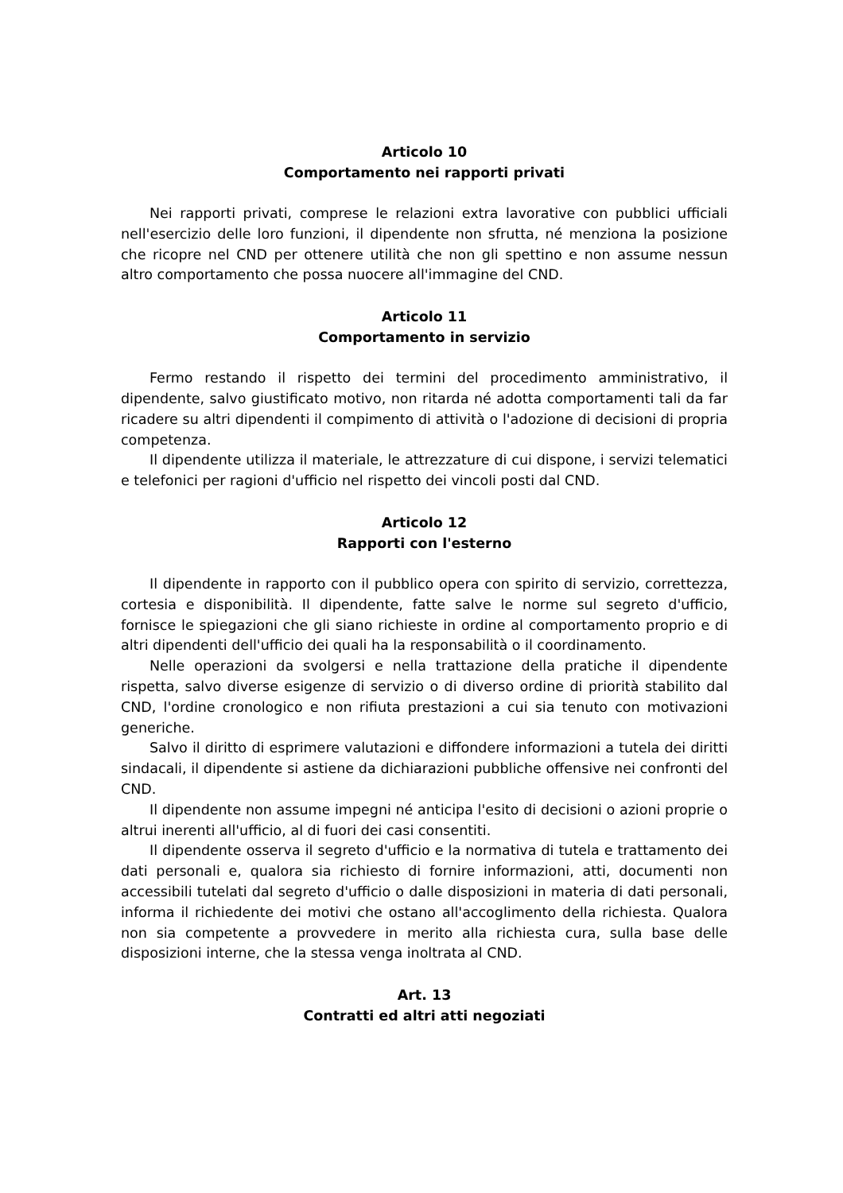Articolo 10
Comportamento nei rapporti privati
Nei rapporti privati, comprese le relazioni extra lavorative con pubblici ufficiali nell'esercizio delle loro funzioni, il dipendente non sfrutta, né menziona la posizione che ricopre nel CND per ottenere utilità che non gli spettino e non assume nessun altro comportamento che possa nuocere all'immagine del CND.
Articolo 11
Comportamento in servizio
Fermo restando il rispetto dei termini del procedimento amministrativo, il dipendente, salvo giustificato motivo, non ritarda né adotta comportamenti tali da far ricadere su altri dipendenti il compimento di attività o l'adozione di decisioni di propria competenza.
Il dipendente utilizza il materiale, le attrezzature di cui dispone, i servizi telematici e telefonici per ragioni d'ufficio nel rispetto dei vincoli posti dal CND.
Articolo 12
Rapporti con l'esterno
Il dipendente in rapporto con il pubblico opera con spirito di servizio, correttezza, cortesia e disponibilità. Il dipendente, fatte salve le norme sul segreto d'ufficio, fornisce le spiegazioni che gli siano richieste in ordine al comportamento proprio e di altri dipendenti dell'ufficio dei quali ha la responsabilità o il coordinamento.
Nelle operazioni da svolgersi e nella trattazione della pratiche il dipendente rispetta, salvo diverse esigenze di servizio o di diverso ordine di priorità stabilito dal CND, l'ordine cronologico e non rifiuta prestazioni a cui sia tenuto con motivazioni generiche.
Salvo il diritto di esprimere valutazioni e diffondere informazioni a tutela dei diritti sindacali, il dipendente si astiene da dichiarazioni pubbliche offensive nei confronti del CND.
Il dipendente non assume impegni né anticipa l'esito di decisioni o azioni proprie o altrui inerenti all'ufficio, al di fuori dei casi consentiti.
Il dipendente osserva il segreto d'ufficio e la normativa di tutela e trattamento dei dati personali e, qualora sia richiesto di fornire informazioni, atti, documenti non accessibili tutelati dal segreto d'ufficio o dalle disposizioni in materia di dati personali, informa il richiedente dei motivi che ostano all'accoglimento della richiesta. Qualora non sia competente a provvedere in merito alla richiesta cura, sulla base delle disposizioni interne, che la stessa venga inoltrata al CND.
Art. 13
Contratti ed altri atti negoziati